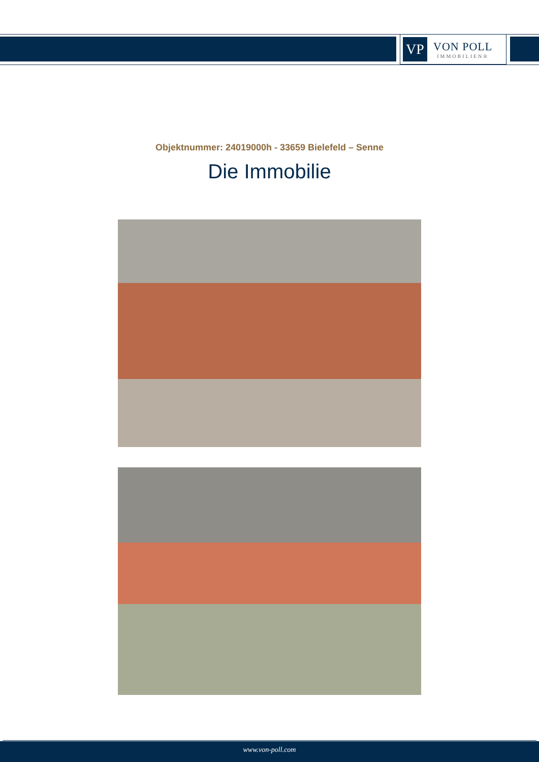VP
VON POLL
IMMOBILIEN®
Objektnummer: 24019000h - 33659 Bielefeld – Senne
Die Immobilie
www.von-poll.com